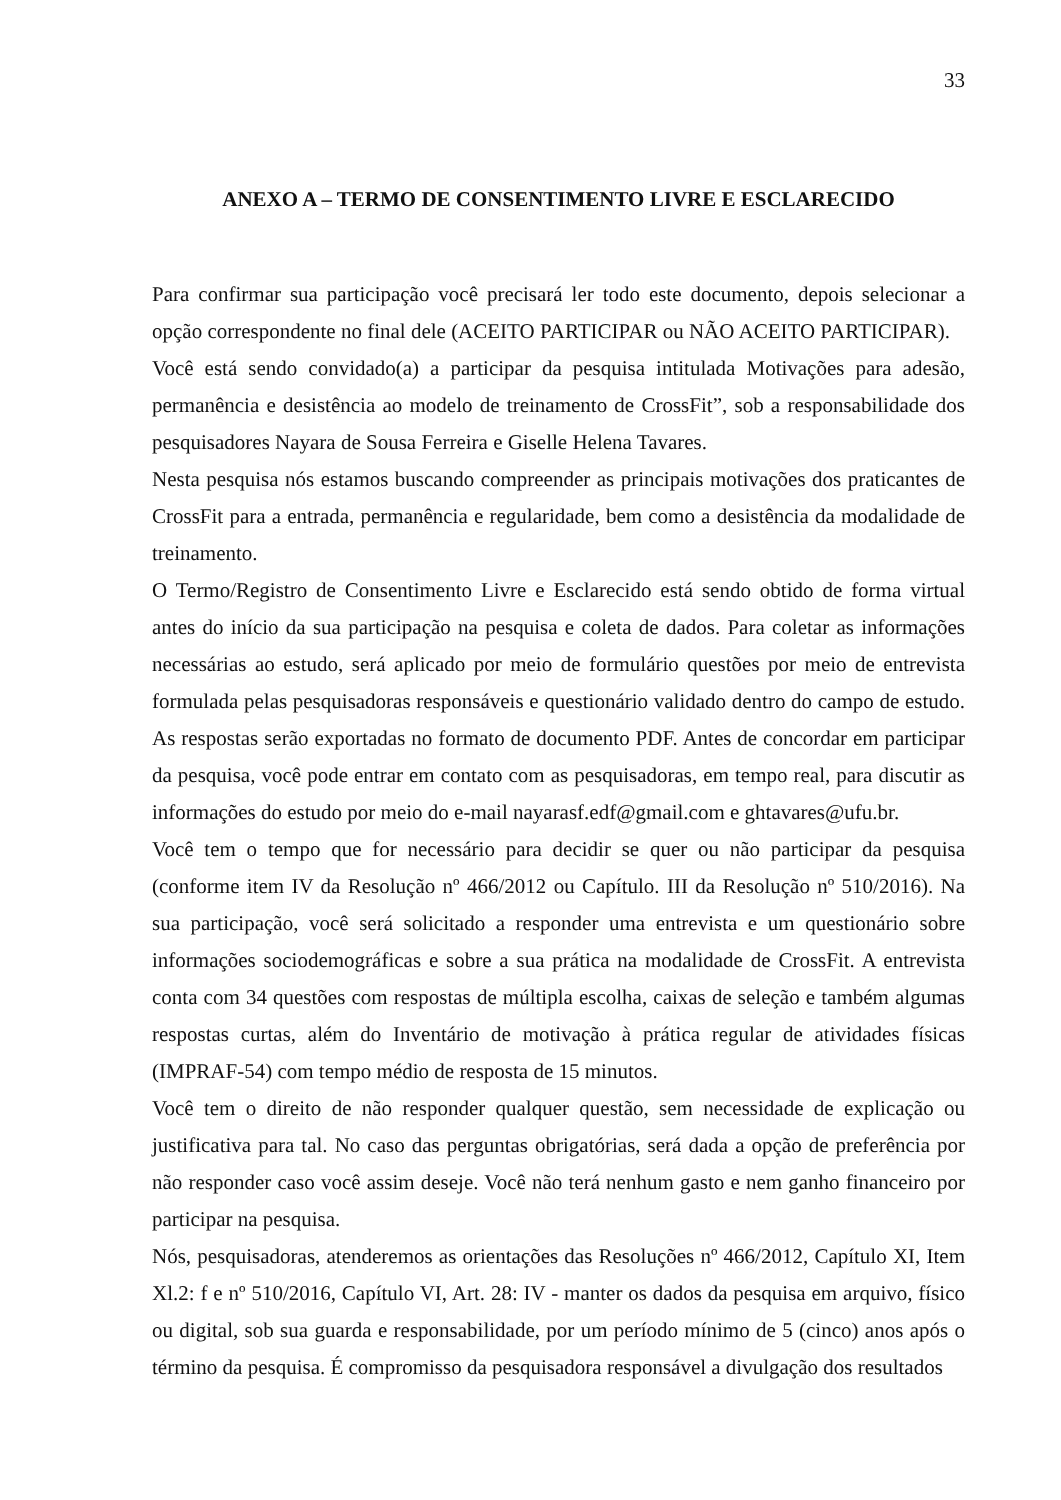33
ANEXO A – TERMO DE CONSENTIMENTO LIVRE E ESCLARECIDO
Para confirmar sua participação você precisará ler todo este documento, depois selecionar a opção correspondente no final dele (ACEITO PARTICIPAR ou NÃO ACEITO PARTICIPAR).
Você está sendo convidado(a) a participar da pesquisa intitulada Motivações para adesão, permanência e desistência ao modelo de treinamento de CrossFit”, sob a responsabilidade dos pesquisadores Nayara de Sousa Ferreira e Giselle Helena Tavares.
Nesta pesquisa nós estamos buscando compreender as principais motivações dos praticantes de CrossFit para a entrada, permanência e regularidade, bem como a desistência da modalidade de treinamento.
O Termo/Registro de Consentimento Livre e Esclarecido está sendo obtido de forma virtual antes do início da sua participação na pesquisa e coleta de dados. Para coletar as informações necessárias ao estudo, será aplicado por meio de formulário questões por meio de entrevista formulada pelas pesquisadoras responsáveis e questionário validado dentro do campo de estudo. As respostas serão exportadas no formato de documento PDF. Antes de concordar em participar da pesquisa, você pode entrar em contato com as pesquisadoras, em tempo real, para discutir as informações do estudo por meio do e-mail nayarasf.edf@gmail.com e ghtavares@ufu.br.
Você tem o tempo que for necessário para decidir se quer ou não participar da pesquisa (conforme item IV da Resolução nº 466/2012 ou Capítulo. III da Resolução nº 510/2016). Na sua participação, você será solicitado a responder uma entrevista e um questionário sobre informações sociodemográficas e sobre a sua prática na modalidade de CrossFit. A entrevista conta com 34 questões com respostas de múltipla escolha, caixas de seleção e também algumas respostas curtas, além do Inventário de motivação à prática regular de atividades físicas (IMPRAF-54) com tempo médio de resposta de 15 minutos.
Você tem o direito de não responder qualquer questão, sem necessidade de explicação ou justificativa para tal. No caso das perguntas obrigatórias, será dada a opção de preferência por não responder caso você assim deseje. Você não terá nenhum gasto e nem ganho financeiro por participar na pesquisa.
Nós, pesquisadoras, atenderemos as orientações das Resoluções nº 466/2012, Capítulo XI, Item Xl.2: f e nº 510/2016, Capítulo VI, Art. 28: IV - manter os dados da pesquisa em arquivo, físico ou digital, sob sua guarda e responsabilidade, por um período mínimo de 5 (cinco) anos após o término da pesquisa. É compromisso da pesquisadora responsável a divulgação dos resultados